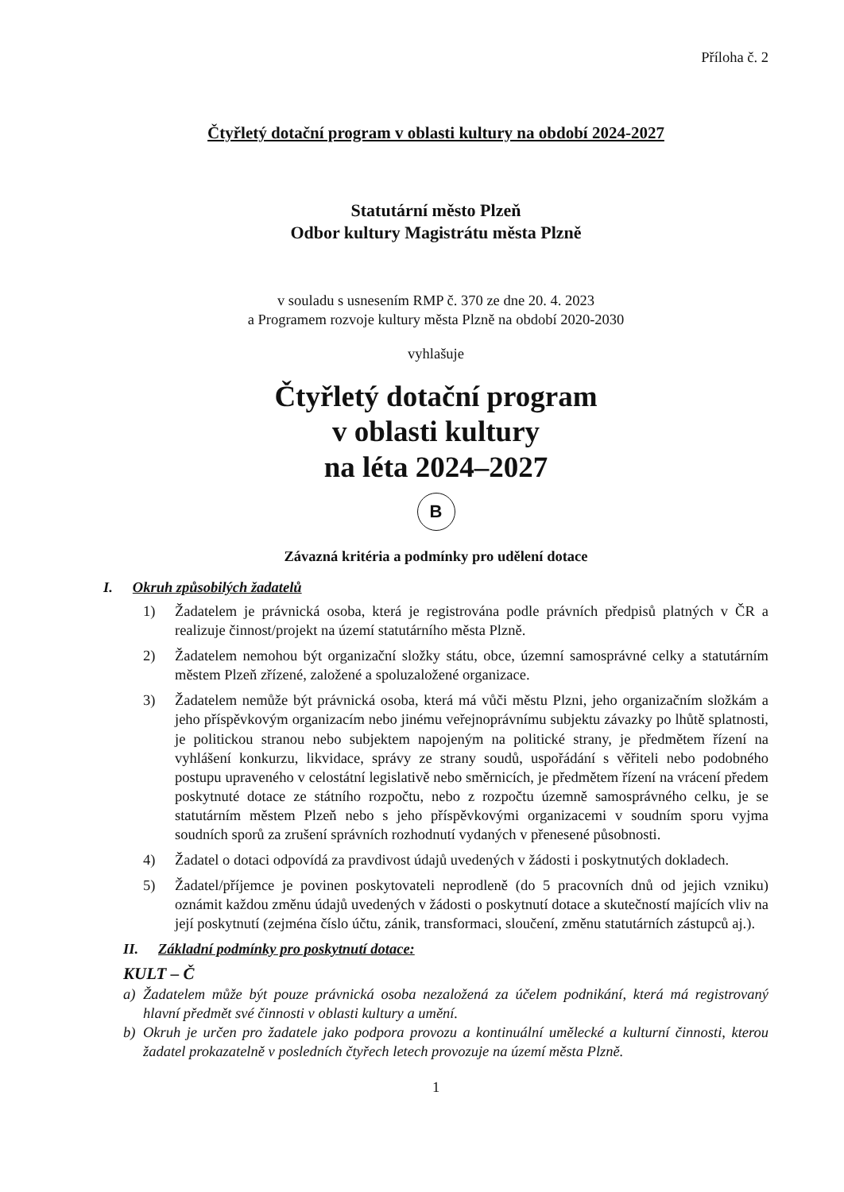Příloha č. 2
Čtyřletý dotační program v oblasti kultury na období 2024-2027
Statutární město Plzeň
Odbor kultury Magistrátu města Plzně
v souladu s usnesením RMP č. 370 ze dne 20. 4. 2023
a Programem rozvoje kultury města Plzně na období 2020-2030
vyhlašuje
Čtyřletý dotační program
v oblasti kultury
na léta 2024–2027
B
Závazná kritéria a podmínky pro udělení dotace
I. Okruh způsobilých žadatelů
1) Žadatelem je právnická osoba, která je registrována podle právních předpisů platných v ČR a realizuje činnost/projekt na území statutárního města Plzně.
2) Žadatelem nemohou být organizační složky státu, obce, územní samosprávné celky a statutárním městem Plzeň zřízené, založené a spoluzaložené organizace.
3) Žadatelem nemůže být právnická osoba, která má vůči městu Plzni, jeho organizačním složkám a jeho příspěvkovým organizacím nebo jinému veřejnoprávnímu subjektu závazky po lhůtě splatnosti, je politickou stranou nebo subjektem napojeným na politické strany, je předmětem řízení na vyhlášení konkurzu, likvidace, správy ze strany soudů, uspořádání s věřiteli nebo podobného postupu upraveného v celostátní legislativě nebo směrnicích, je předmětem řízení na vrácení předem poskytnuté dotace ze státního rozpočtu, nebo z rozpočtu územně samosprávného celku, je se statutárním městem Plzeň nebo s jeho příspěvkovými organizacemi v soudním sporu vyjma soudních sporů za zrušení správních rozhodnutí vydaných v přenesené působnosti.
4) Žadatel o dotaci odpovídá za pravdivost údajů uvedených v žádosti i poskytnutých dokladech.
5) Žadatel/příjemce je povinen poskytovateli neprodleně (do 5 pracovních dnů od jejich vzniku) oznámit každou změnu údajů uvedených v žádosti o poskytnutí dotace a skutečností majících vliv na její poskytnutí (zejména číslo účtu, zánik, transformaci, sloučení, změnu statutárních zástupců aj.).
II. Základní podmínky pro poskytnutí dotace:
KULT – Č
a) Žadatelem může být pouze právnická osoba nezaložená za účelem podnikání, která má registrovaný hlavní předmět své činnosti v oblasti kultury a umění.
b) Okruh je určen pro žadatele jako podpora provozu a kontinuální umělecké a kulturní činnosti, kterou žadatel prokazatelně v posledních čtyřech letech provozuje na území města Plzně.
1